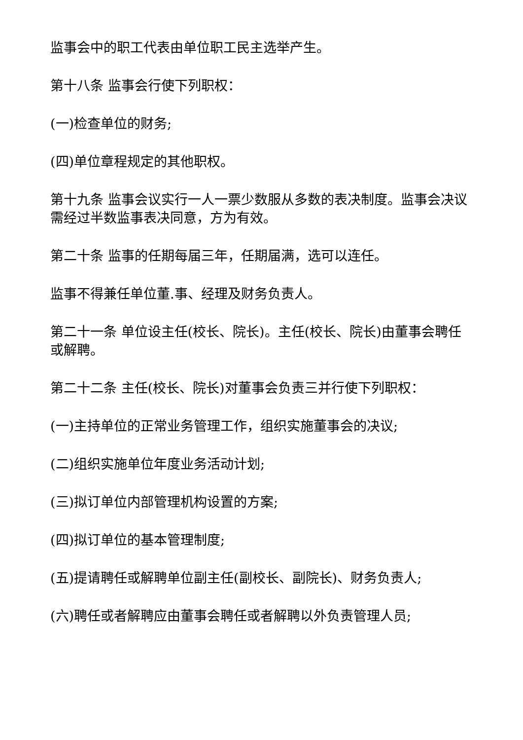监事会中的职工代表由单位职工民主选举产生。
第十八条 监事会行使下列职权：
(一)检查单位的财务;
(四)单位章程规定的其他职权。
第十九条 监事会议实行一人一票少数服从多数的表决制度。监事会决议需经过半数监事表决同意，方为有效。
第二十条 监事的任期每届三年，任期届满，选可以连任。
监事不得兼任单位董.事、经理及财务负责人。
第二十一条 单位设主任(校长、院长)。主任(校长、院长)由董事会聘任或解聘。
第二十二条 主任(校长、院长)对董事会负责三并行使下列职权：
(一)主持单位的正常业务管理工作，组织实施董事会的决议;
(二)组织实施单位年度业务活动计划;
(三)拟订单位内部管理机构设置的方案;
(四)拟订单位的基本管理制度;
(五)提请聘任或解聘单位副主任(副校长、副院长)、财务负责人;
(六)聘任或者解聘应由董事会聘任或者解聘以外负责管理人员;